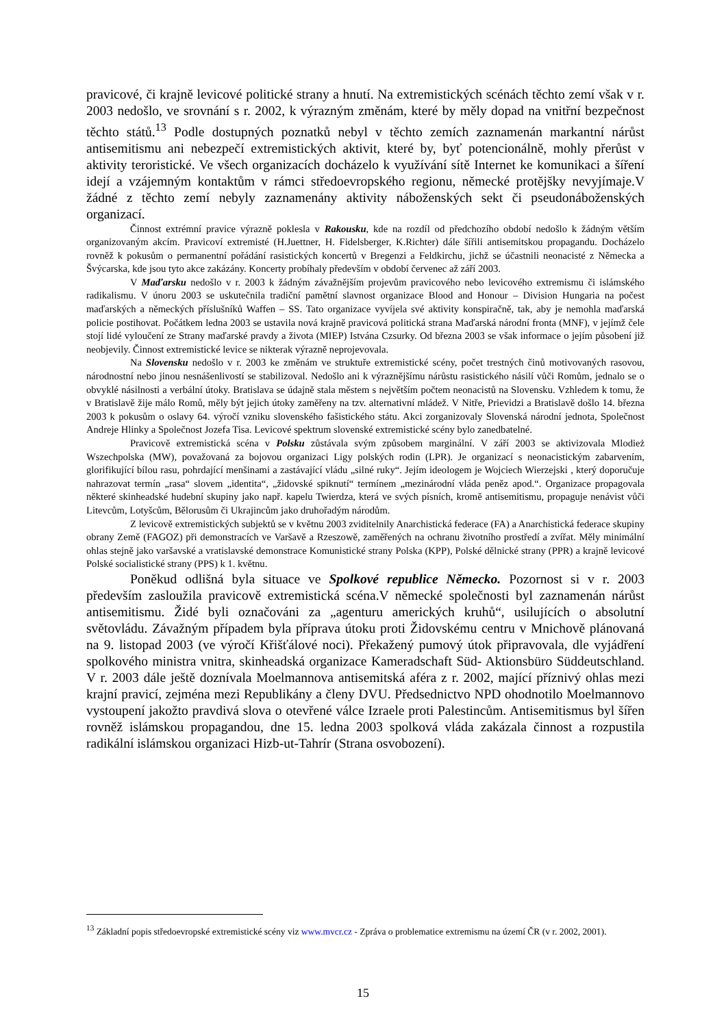pravicové, či krajně levicové politické strany a hnutí. Na extremistických scénách těchto zemí však v r. 2003 nedošlo, ve srovnání s r. 2002, k výrazným změnám, které by měly dopad na vnitřní bezpečnost těchto států.<sup>13</sup> Podle dostupných poznatků nebyl v těchto zemích zaznamenán markantní nárůst antisemitismu ani nebezpečí extremistických aktivit, které by, byť potencionálně, mohly přerůst v aktivity teroristické. Ve všech organizacích docházelo k využívání sítě Internet ke komunikaci a šíření idejí a vzájemným kontaktům v rámci středoevropského regionu, německé protějšky nevyjímaje.V žádné z těchto zemí nebyly zaznamenány aktivity náboženských sekt či pseudonáboženských organizací.
Činnost extrémní pravice výrazně poklesla v Rakousku, kde na rozdíl od předchozího období nedošlo k žádným větším organizovaným akcím. Pravicoví extremisté (H.Juettner, H. Fidelsberger, K.Richter) dále šířili antisemitskou propagandu. Docházelo rovněž k pokusům o permanentní pořádání rasistických koncertů v Bregenzi a Feldkirchu, jichž se účastnili neonacisté z Německa a Švýcarska, kde jsou tyto akce zakázány. Koncerty probíhaly především v období červenec až září 2003.
V Maďarsku nedošlo v r. 2003 k žádným závažnějším projevům pravicového nebo levicového extremismu či islámského radikalismu. V únoru 2003 se uskutečnila tradiční pamětní slavnost organizace Blood and Honour – Division Hungaria na počest maďarských a německých příslušníků Waffen – SS. Tato organizace vyvíjela své aktivity konspiračně, tak, aby je nemohla maďarská policie postihovat. Počátkem ledna 2003 se ustavila nová krajně pravicová politická strana Maďarská národní fronta (MNF), v jejímž čele stojí lidé vyloučení ze Strany maďarské pravdy a života (MIEP) Istvána Czsurky. Od března 2003 se však informace o jejím působení již neobjevily. Činnost extremistické levice se nikterak výrazně neprojevovala.
Na Slovensku nedošlo v r. 2003 ke změnám ve struktuře extremistické scény, počet trestných činů motivovaných rasovou, národnostní nebo jinou nesnášenlivostí se stabilizoval. Nedošlo ani k výraznějšímu nárůstu rasistického násilí vůči Romům, jednalo se o obvyklé násilnosti a verbální útoky. Bratislava se údajně stala městem s největším počtem neonacistů na Slovensku. Vzhledem k tomu, že v Bratislavě žije málo Romů, měly být jejich útoky zaměřeny na tzv. alternativní mládež. V Nitře, Prievidzi a Bratislavě došlo 14. března 2003 k pokusům o oslavy 64. výročí vzniku slovenského fašistického státu. Akci zorganizovaly Slovenská národní jednota, Společnost Andreje Hlinky a Společnost Jozefa Tisa. Levicové spektrum slovenské extremistické scény bylo zanedbatelné.
Pravicově extremistická scéna v Polsku zůstávala svým způsobem marginální. V září 2003 se aktivizovala Mlodież Wszechpolska (MW), považovaná za bojovou organizaci Ligy polských rodin (LPR). Je organizací s neonacistickým zabarvením, glorifikující bílou rasu, pohrdající menšinami a zastávající vládu „silné ruky“. Jejím ideologem je Wojciech Wierzejski , který doporučuje nahrazovat termín „rasa“ slovem „identita“, „židovské spiknutí“ termínem „mezinárodní vláda peněz apod.“. Organizace propagovala některé skinheadské hudební skupiny jako např. kapelu Twierdza, která ve svých písních, kromě antisemitismu, propaguje nenávist vůči Litevcům, Lotyšcům, Bělorusům či Ukrajincům jako druhořadým národům.
Z levicově extremistických subjektů se v květnu 2003 zviditelnily Anarchistická federace (FA) a Anarchistická federace skupiny obrany Země (FAGOZ) při demonstracích ve Varšavě a Rzeszowě, zaměřených na ochranu životního prostředí a zvířat. Měly minimální ohlas stejně jako varšavské a vratislavské demonstrace Komunistické strany Polska (KPP), Polské dělnické strany (PPR) a krajně levicové Polské socialistické strany (PPS) k 1. květnu.
Poněkud odlišná byla situace ve Spolkové republice Německo. Pozornost si v r. 2003 především zasloužila pravicově extremistická scéna.V německé společnosti byl zaznamenán nárůst antisemitismu. Židé byli označováni za „agenturu amerických kruhů“, usilujících o absolutní světovládu. Závažným případem byla příprava útoku proti Židovskému centru v Mnichově plánovaná na 9. listopad 2003 (ve výročí Křišťálové noci). Překažený pumový útok připravovala, dle vyjádření spolkového ministra vnitra, skinheadská organizace Kameradschaft Süd- Aktionsbüro Süddeutschland. V r. 2003 dále ještě doznívala Moelmannova antisemitská aféra z r. 2002, mající příznivý ohlas mezi krajní pravicí, zejména mezi Republikány a členy DVU. Předsednictvo NPD ohodnotilo Moelmannovo vystoupení jakožto pravdivá slova o otevřené válce Izraele proti Palestincům. Antisemitismus byl šířen rovněž islámskou propagandou, dne 15. ledna 2003 spolková vláda zakázala činnost a rozpustila radikální islámskou organizaci Hizb-ut-Tahrír (Strana osvobození).
<sup>13</sup> Základní popis středoevropské extremistické scény viz www.mvcr.cz - Zpráva o problematice extremismu na území ČR (v r. 2002, 2001).
15